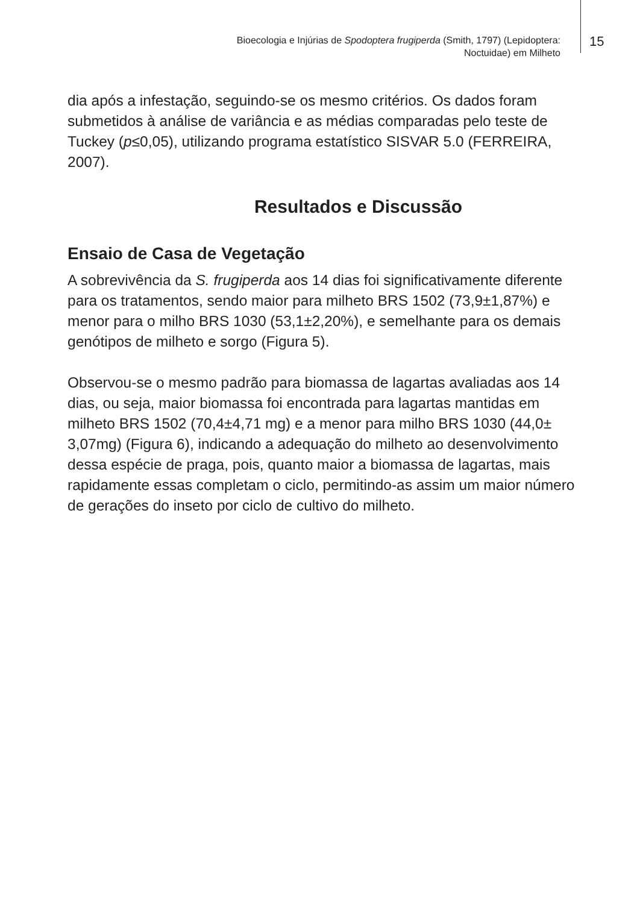Bioecologia e Injúrias de Spodoptera frugiperda (Smith, 1797) (Lepidoptera:
Noctuidae) em Milheto
15
dia após a infestação, seguindo-se os mesmo critérios. Os dados foram submetidos à análise de variância e as médias comparadas pelo teste de Tuckey (p≤0,05), utilizando programa estatístico SISVAR 5.0 (FERREIRA, 2007).
Resultados e Discussão
Ensaio de Casa de Vegetação
A sobrevivência da S. frugiperda aos 14 dias foi significativamente diferente para os tratamentos, sendo maior para milheto BRS 1502 (73,9±1,87%) e menor para o milho BRS 1030 (53,1±2,20%), e semelhante para os demais genótipos de milheto e sorgo (Figura 5).
Observou-se o mesmo padrão para biomassa de lagartas avaliadas aos 14 dias, ou seja, maior biomassa foi encontrada para lagartas mantidas em milheto BRS 1502 (70,4±4,71 mg) e a menor para milho BRS 1030 (44,0± 3,07mg) (Figura 6), indicando a adequação do milheto ao desenvolvimento dessa espécie de praga, pois, quanto maior a biomassa de lagartas, mais rapidamente essas completam o ciclo, permitindo-as assim um maior número de gerações do inseto por ciclo de cultivo do milheto.